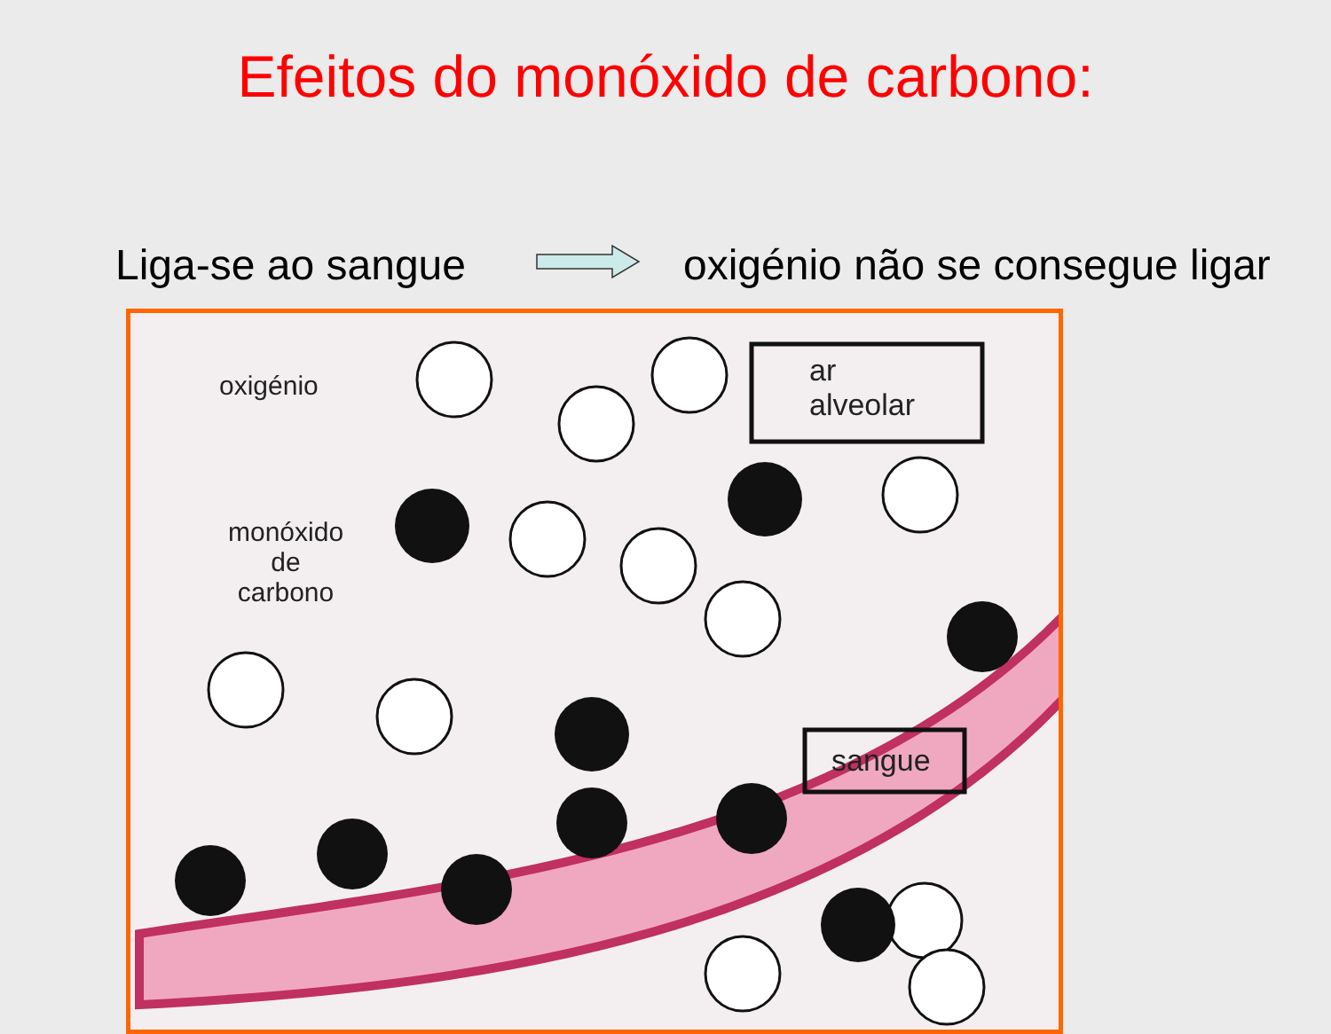Efeitos do monóxido de carbono:
Liga-se ao sangue
oxigénio não se consegue ligar
oxigénio
monóxido
de
carbono
ar
alveolar
sangue